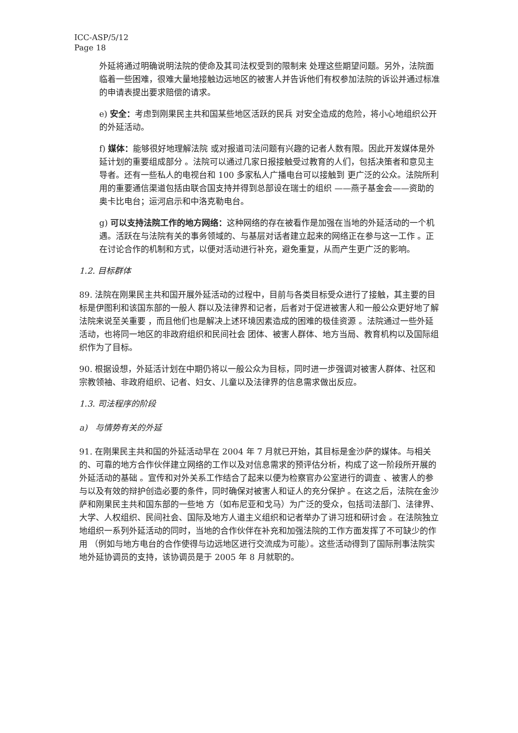ICC-ASP/5/12
Page 18
外延将通过明确说明法院的使命及其司法权受到的限制来 处理这些期望问题。另外，法院面临着一些困难，很难大量地接触边远地区的被害人并告诉他们有权参加法院的诉讼并通过标准的申请表提出要求赔偿的请求。
e) 安全：考虑到刚果民主共和国某些地区活跃的民兵 对安全造成的危险，将小心地组织公开的外延活动。
f) 媒体：能够很好地理解法院 或对报道司法问题有兴趣的记者人数有限。因此开发媒体是外延计划的重要组成部分 。法院可以通过几家日报接触受过教育的人们，包括决策者和意见主导者。还有一些私人的电视台和 100 多家私人广播电台可以接触到 更广泛的公众。法院所利用的重要通信渠道包括由联合国支持并得到总部设在瑞士的组织 ——燕子基金会——资助的奥卡比电台；运河启示和中洛克勒电台。
g) 可以支持法院工作的地方网络：这种网络的存在被看作是加强在当地的外延活动的一个机遇。活跃在与法院有关的事务领域的、与基层对话者建立起来的网络正在参与这一工作 。正在讨论合作的机制和方式，以便对活动进行补充，避免重复，从而产生更广泛的影响。
1.2. 目标群体
89. 法院在刚果民主共和国开展外延活动的过程中，目前与各类目标受众进行了接触，其主要的目标是伊图利和该国东部的一般人 群以及法律界和记者，后者对于促进被害人和一般公众更好地了解法院来说至关重要 ，而且他们也是解决上述环境因素造成的困难的极佳资源 。法院通过一些外延活动，也将同一地区的非政府组织和民间社会 团体、被害人群体、地方当局、教育机构以及国际组织作为了目标。
90. 根据设想，外延活计划在中期仍将以一般公众为目标，同时进一步强调对被害人群体、社区和宗教领袖、非政府组织、记者、妇女、儿童以及法律界的信息需求做出反应。
1.3. 司法程序的阶段
a) 与情势有关的外延
91. 在刚果民主共和国的外延活动早在 2004 年 7 月就已开始，其目标是金沙萨的媒体。与相关的、可靠的地方合作伙伴建立网络的工作以及对信息需求的预评估分析，构成了这一阶段所开展的外延活动的基础 。宣传和对外关系工作结合了起来以便为检察官办公室进行的调查 、被害人的参与以及有效的辩护创造必要的条件，同时确保对被害人和证人的充分保护 。在这之后，法院在金沙萨和刚果民主共和国东部的一些地 方（如布尼亚和戈马）为广泛的受众，包括司法部门、法律界、大学、人权组织、民间社会、国际及地方人道主义组织和记者举办了讲习班和研讨会 。在法院独立地组织一系列外延活动的同时，当地的合作伙伴在补充和加强法院的工作方面发挥了不可缺少的作用 （例如与地方电台的合作使得与边远地区进行交流成为可能）。这些活动得到了国际刑事法院实地外延协调员的支持，该协调员是于 2005 年 8 月就职的。